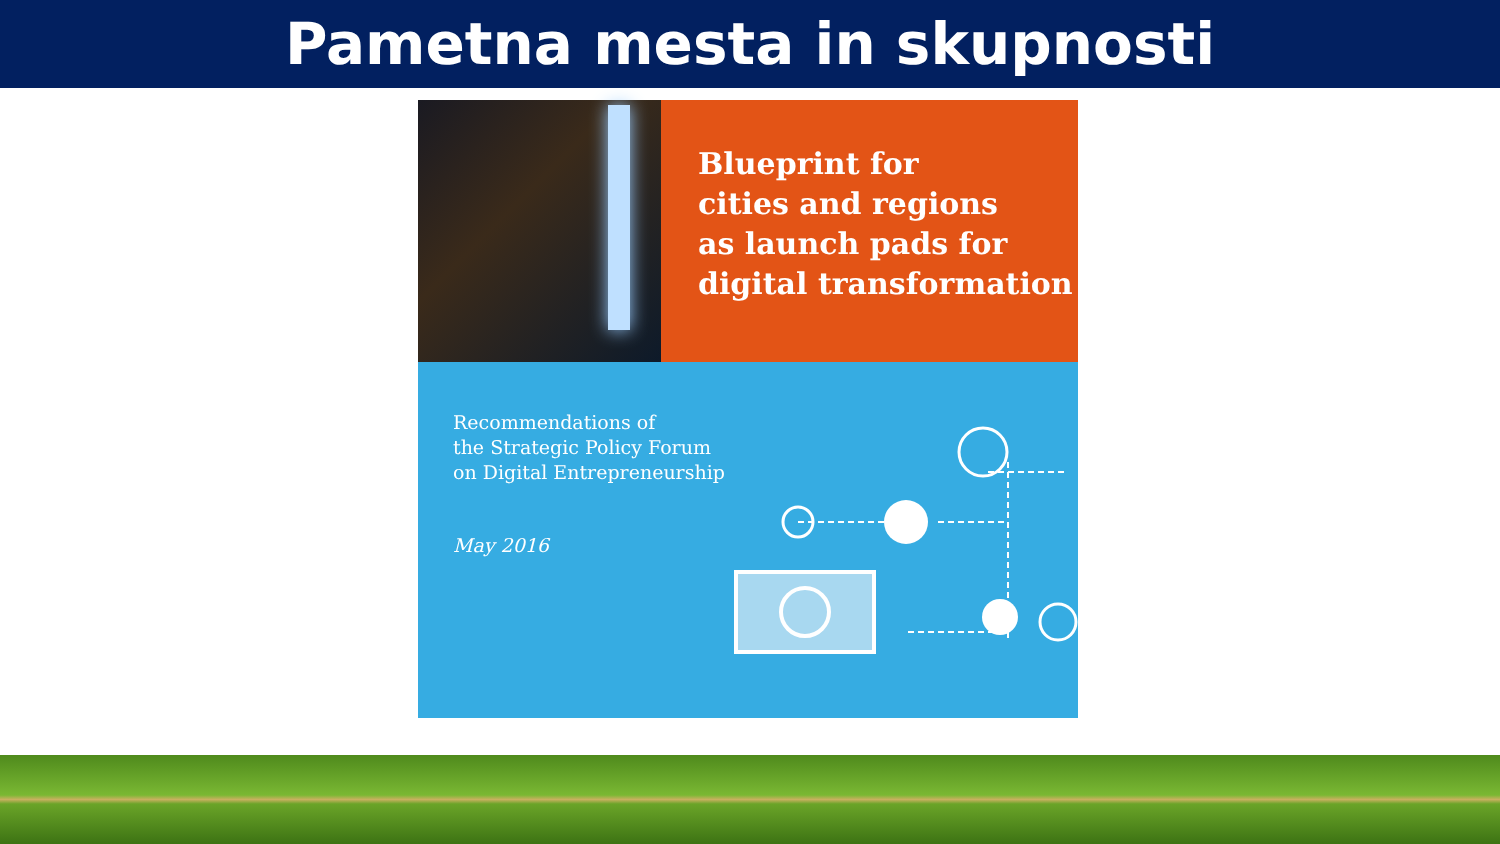Pametna mesta in skupnosti
Blueprint for
cities and regions
as launch pads for
digital transformation
Recommendations of
the Strategic Policy Forum
on Digital Entrepreneurship
May 2016